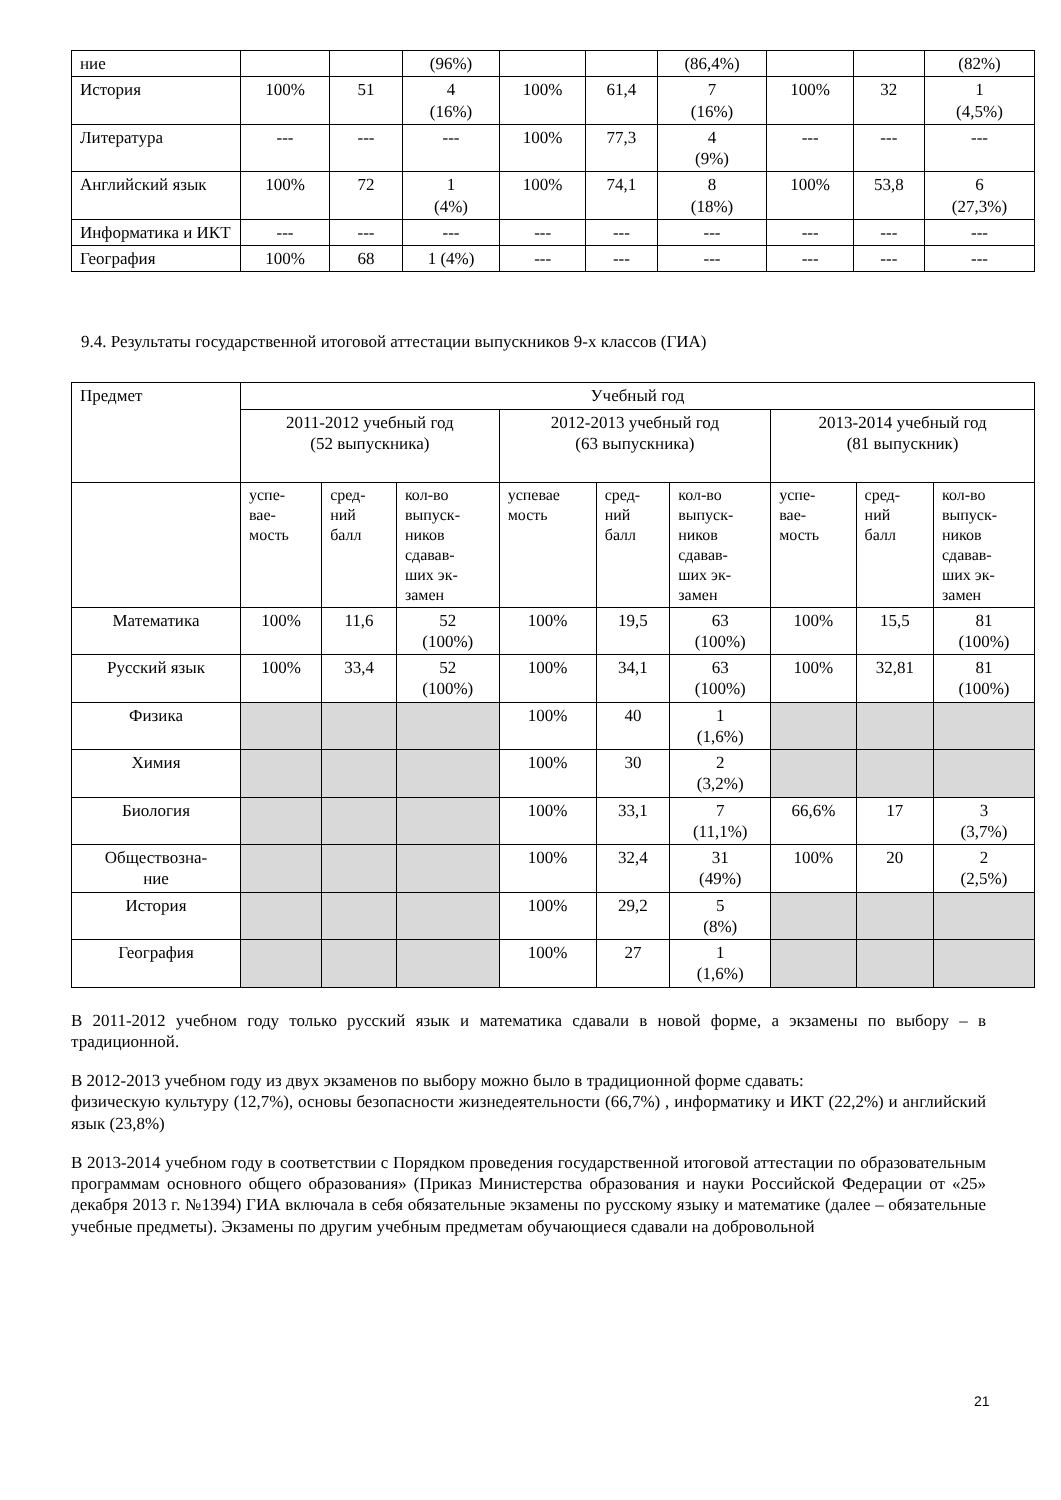| ние | | | (96%) | | | (86,4%) | | | (82%) |
| История | 100% | 51 | 4 (16%) | 100% | 61,4 | 7 (16%) | 100% | 32 | 1 (4,5%) |
| Литература | --- | --- | --- | 100% | 77,3 | 4 (9%) | --- | --- | --- |
| Английский язык | 100% | 72 | 1 (4%) | 100% | 74,1 | 8 (18%) | 100% | 53,8 | 6 (27,3%) |
| Информатика и ИКТ | --- | --- | --- | --- | --- | --- | --- | --- | --- |
| География | 100% | 68 | 1 (4%) | --- | --- | --- | --- | --- | --- |
9.4. Результаты государственной итоговой аттестации выпускников 9-х классов (ГИА)
| Предмет | Учебный год | | | | | | | | |
| --- | --- | --- | --- | --- | --- | --- | --- | --- | --- |
| | 2011-2012 учебный год (52 выпускника) | | | 2012-2013 учебный год (63 выпускника) | | | 2013-2014 учебный год (81 выпускник) | | |
| | успе- вае- мость | сред- ний балл | кол-во выпуск- ников сдавав- ших эк- замен | успевае мость | сред- ний балл | кол-во выпуск- ников сдавав- ших эк- замен | успе- вае- мость | сред- ний балл | кол-во выпуск- ников сдавав- ших эк- замен |
| Математика | 100% | 11,6 | 52 (100%) | 100% | 19,5 | 63 (100%) | 100% | 15,5 | 81 (100%) |
| Русский язык | 100% | 33,4 | 52 (100%) | 100% | 34,1 | 63 (100%) | 100% | 32,81 | 81 (100%) |
| Физика | | | | 100% | 40 | 1 (1,6%) | | | |
| Химия | | | | 100% | 30 | 2 (3,2%) | | | |
| Биология | | | | 100% | 33,1 | 7 (11,1%) | 66,6% | 17 | 3 (3,7%) |
| Обществозна- ние | | | | 100% | 32,4 | 31 (49%) | 100% | 20 | 2 (2,5%) |
| История | | | | 100% | 29,2 | 5 (8%) | | | |
| География | | | | 100% | 27 | 1 (1,6%) | | | |
В 2011-2012 учебном году только русский язык и математика сдавали в новой форме, а экзамены по выбору – в традиционной.
В 2012-2013 учебном году из двух экзаменов по выбору можно было в традиционной форме сдавать:
физическую культуру (12,7%), основы безопасности жизнедеятельности (66,7%) , информатику и ИКТ (22,2%) и английский язык (23,8%)
В 2013-2014 учебном году в соответствии с Порядком проведения государственной итоговой аттестации по образовательным программам основного общего образования» (Приказ Министерства образования и науки Российской Федерации от «25» декабря 2013 г. №1394) ГИА включала в себя обязательные экзамены по русскому языку и математике (далее – обязательные учебные предметы). Экзамены по другим учебным предметам обучающиеся сдавали на добровольной
21